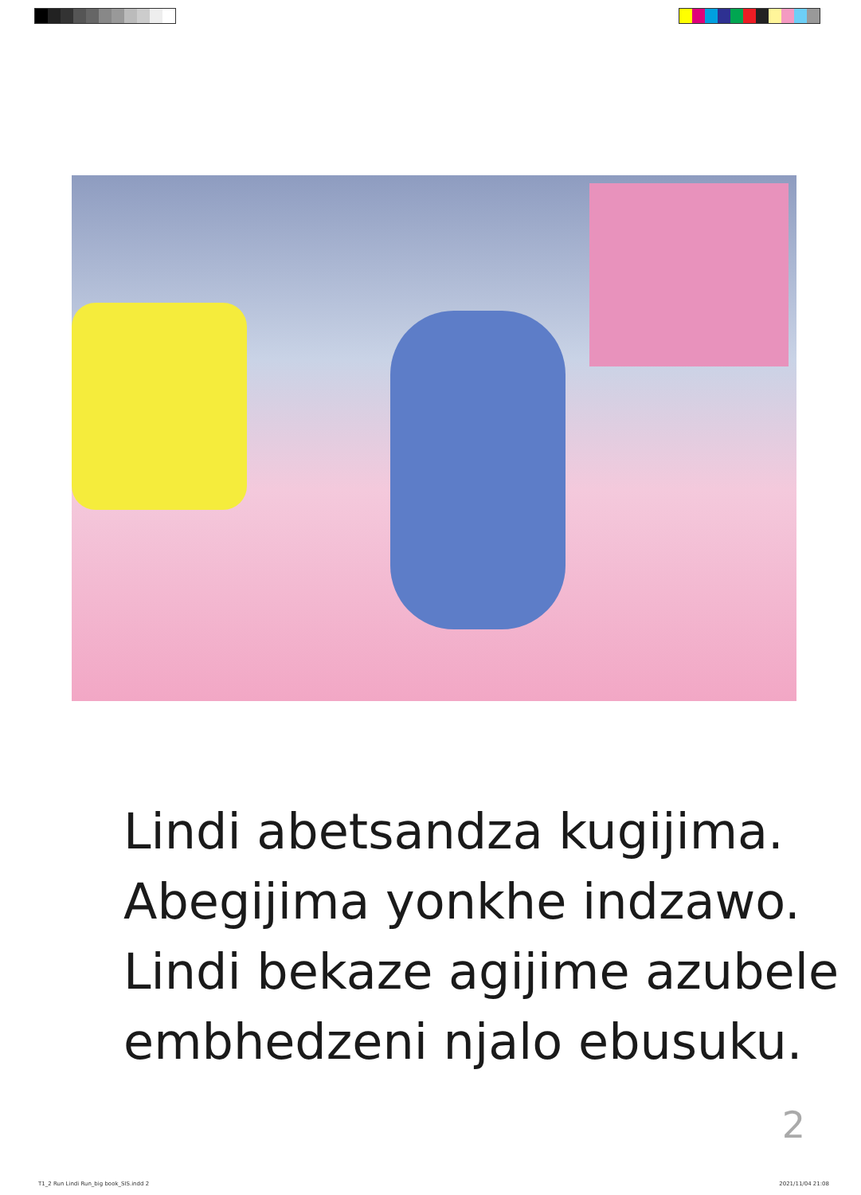Lindi abetsandza kugijima.
Abegijima yonkhe indzawo.
Lindi bekaze agijime azubele
embhedzeni njalo ebusuku.
2
T1_2 Run Lindi Run_big book_SIS.indd 2
2021/11/04 21:08